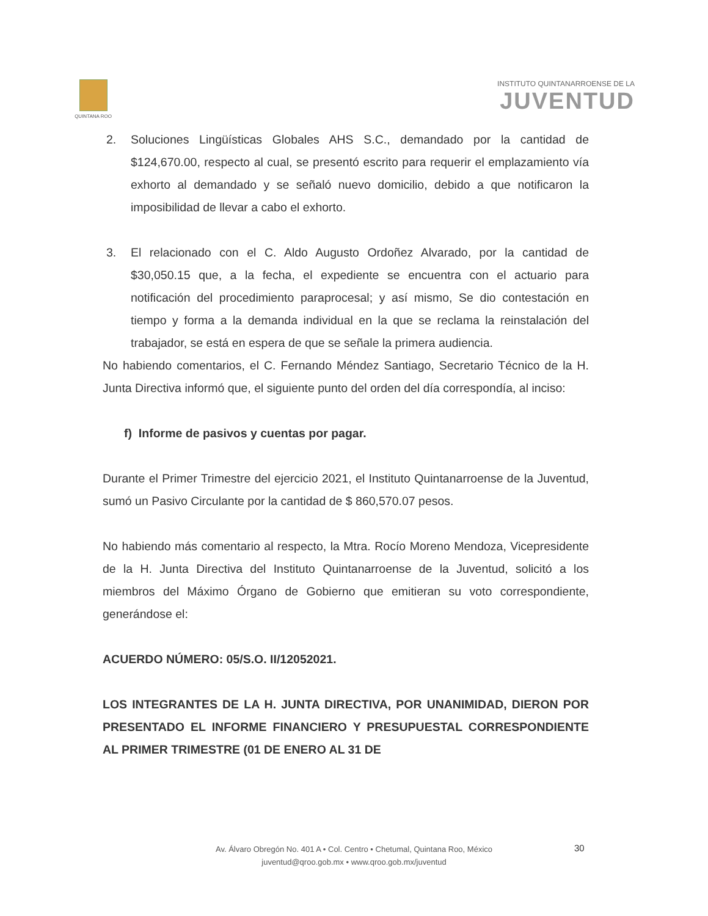QUINTANA ROO
INSTITUTO QUINTANARROENSE DE LA
JUVENTUD
2. Soluciones Lingüísticas Globales AHS S.C., demandado por la cantidad de $124,670.00, respecto al cual, se presentó escrito para requerir el emplazamiento vía exhorto al demandado y se señaló nuevo domicilio, debido a que notificaron la imposibilidad de llevar a cabo el exhorto.
3. El relacionado con el C. Aldo Augusto Ordoñez Alvarado, por la cantidad de $30,050.15 que, a la fecha, el expediente se encuentra con el actuario para notificación del procedimiento paraprocesal; y así mismo, Se dio contestación en tiempo y forma a la demanda individual en la que se reclama la reinstalación del trabajador, se está en espera de que se señale la primera audiencia.
No habiendo comentarios, el C. Fernando Méndez Santiago, Secretario Técnico de la H. Junta Directiva informó que, el siguiente punto del orden del día correspondía, al inciso:
f) Informe de pasivos y cuentas por pagar.
Durante el Primer Trimestre del ejercicio 2021, el Instituto Quintanarroense de la Juventud, sumó un Pasivo Circulante por la cantidad de $ 860,570.07 pesos.
No habiendo más comentario al respecto, la Mtra. Rocío Moreno Mendoza, Vicepresidente de la H. Junta Directiva del Instituto Quintanarroense de la Juventud, solicitó a los miembros del Máximo Órgano de Gobierno que emitieran su voto correspondiente, generándose el:
ACUERDO NÚMERO: 05/S.O. II/12052021.
LOS INTEGRANTES DE LA H. JUNTA DIRECTIVA, POR UNANIMIDAD, DIERON POR PRESENTADO EL INFORME FINANCIERO Y PRESUPUESTAL CORRESPONDIENTE AL PRIMER TRIMESTRE (01 DE ENERO AL 31 DE
30
Av. Álvaro Obregón No. 401 A • Col. Centro • Chetumal, Quintana Roo, México
juventud@qroo.gob.mx • www.qroo.gob.mx/juventud